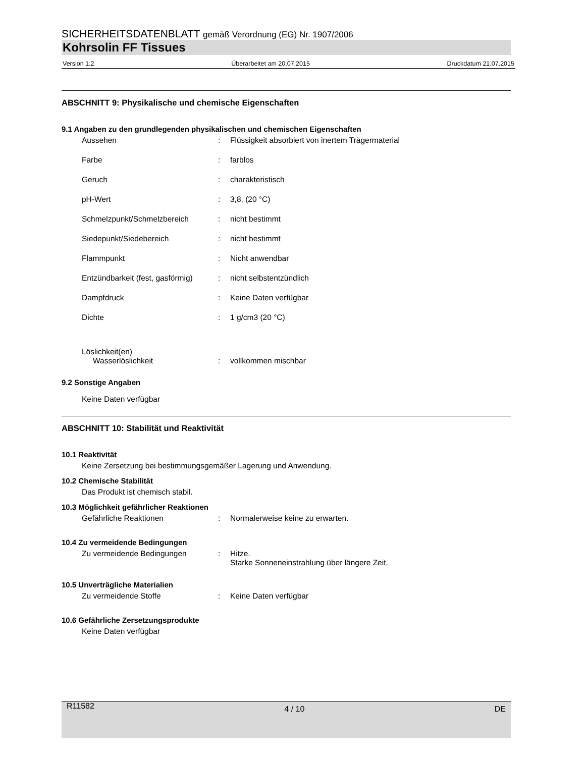SICHERHEITSDATENBLATT gemäß Verordnung (EG) Nr. 1907/2006
Kohrsolin FF Tissues
Version 1.2 Überarbeitet am 20.07.2015 Druckdatum 21.07.2015
ABSCHNITT 9: Physikalische und chemische Eigenschaften
9.1 Angaben zu den grundlegenden physikalischen und chemischen Eigenschaften
Aussehen: Flüssigkeit absorbiert von inertem Trägermaterial
Farbe: farblos
Geruch: charakteristisch
pH-Wert: 3,8, (20 °C)
Schmelzpunkt/Schmelzbereich: nicht bestimmt
Siedepunkt/Siedebereich: nicht bestimmt
Flammpunkt: Nicht anwendbar
Entzündbarkeit (fest, gasförmig): nicht selbstentzündlich
Dampfdruck: Keine Daten verfügbar
Dichte: 1 g/cm3 (20 °C)
Löslichkeit(en)
Wasserlöslichkeit: vollkommen mischbar
9.2 Sonstige Angaben
Keine Daten verfügbar
ABSCHNITT 10: Stabilität und Reaktivität
10.1 Reaktivität
Keine Zersetzung bei bestimmungsgemäßer Lagerung und Anwendung.
10.2 Chemische Stabilität
Das Produkt ist chemisch stabil.
10.3 Möglichkeit gefährlicher Reaktionen
Gefährliche Reaktionen: Normalerweise keine zu erwarten.
10.4 Zu vermeidende Bedingungen
Zu vermeidende Bedingungen: Hitze.
Starke Sonneneinstrahlung über längere Zeit.
10.5 Unverträgliche Materialien
Zu vermeidende Stoffe: Keine Daten verfügbar
10.6 Gefährliche Zersetzungsprodukte
Keine Daten verfügbar
R11582 4 / 10 DE